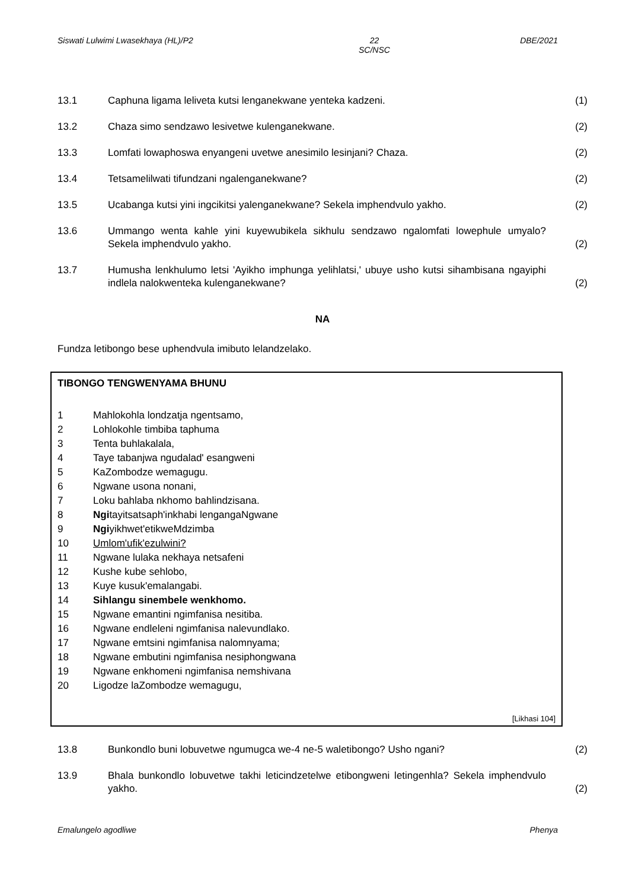Siswati Lulwimi Lwasekhaya (HL)/P2 22
SC/NSC DBE/2021
13.1 Caphuna ligama leliveta kutsi lenganekwane yenteka kadzeni. (1)
13.2 Chaza simo sendzawo lesivetwe kulenganekwane. (2)
13.3 Lomfati lowaphoswa enyangeni uvetwe anesimilo lesinjani? Chaza. (2)
13.4 Tetsamelilwati tifundzani ngalenganekwane? (2)
13.5 Ucabanga kutsi yini ingcikitsi yalenganekwane? Sekela imphendvulo yakho. (2)
13.6 Ummango wenta kahle yini kuyewubikela sikhulu sendzawo ngalomfati lowephule umyalo? Sekela imphendvulo yakho. (2)
13.7 Humusha lenkhulumo letsi 'Ayikho imphunga yelihlatsi,' ubuye usho kutsi sihambisana ngayiphi indlela nalokwenteka kulenganekwane? (2)
NA
Fundza letibongo bese uphendvula imibuto lelandzelako.
TIBONGO TENGWENYAMA BHUNU
1 Mahlokohla londzatja ngentsamo,
2 Lohlokohle timbiba taphuma
3 Tenta buhlakalala,
4 Taye tabanjwa ngudalad' esangweni
5 KaZombodze wemagugu.
6 Ngwane usona nonani,
7 Loku bahlaba nkhomo bahlindzisana.
8 Ngitayitsatsaph'inkhabi lengangaNgwane
9 Ngiyikhwet'etikweMdzimba
10 Umlom'ufik'ezulwini?
11 Ngwane lulaka nekhaya netsafeni
12 Kushe kube sehlobo,
13 Kuye kusuk'emalangabi.
14 Sihlangu sinembele wenkhomo.
15 Ngwane emantini ngimfanisa nesitiba.
16 Ngwane endleleni ngimfanisa nalevundlako.
17 Ngwane emtsini ngimfanisa nalomnyama;
18 Ngwane embutini ngimfanisa nesiphongwana
19 Ngwane enkhomeni ngimfanisa nemshivana
20 Ligodze laZombodze wemagugu,
[Likhasi 104]
13.8 Bunkondlo buni lobuvetwe ngumugca we-4 ne-5 waletibongo? Usho ngani? (2)
13.9 Bhala bunkondlo lobuvetwe takhi leticindzetelwe etibongweni letingenhla? Sekela imphendvulo yakho. (2)
Emalungelo agodliwe Phenya